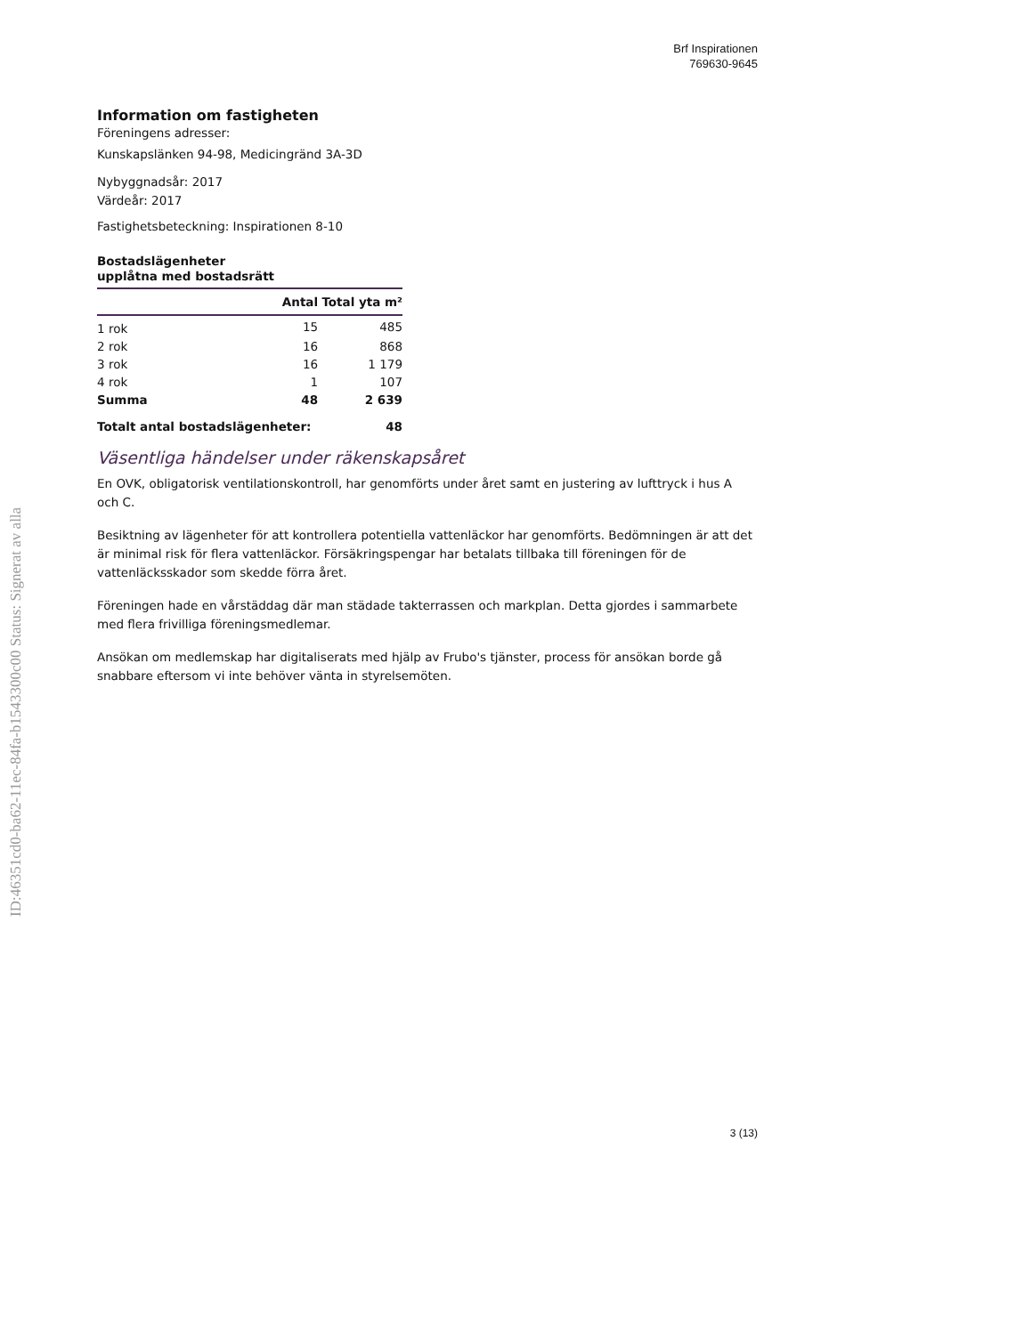Brf Inspirationen
769630-9645
ID:46351cd0-ba62-11ec-84fa-b1543300c00 Status: Signerat av alla
Information om fastigheten
Föreningens adresser:
Kunskapslänken 94-98, Medicingränd 3A-3D
Nybyggnadsår: 2017
Värdeår: 2017
Fastighetsbeteckning: Inspirationen 8-10
Bostadslägenheter
upplåtna med bostadsrätt
| | Antal | Total yta m² |
| --- | --- | --- |
| 1 rok | 15 | 485 |
| 2 rok | 16 | 868 |
| 3 rok | 16 | 1 179 |
| 4 rok | 1 | 107 |
| Summa | 48 | 2 639 |
| Totalt antal bostadslägenheter: | | 48 |
Väsentliga händelser under räkenskapsåret
En OVK, obligatorisk ventilationskontroll, har genomförts under året samt en justering av lufttryck i hus A och C.
Besiktning av lägenheter för att kontrollera potentiella vattenläckor har genomförts. Bedömningen är att det är minimal risk för flera vattenläckor. Försäkringspengar har betalats tillbaka till föreningen för de vattenläcksskador som skedde förra året.
Föreningen hade en vårstäddag där man städade takterrassen och markplan. Detta gjordes i sammarbete med flera frivilliga föreningsmedlemar.
Ansökan om medlemskap har digitaliserats med hjälp av Frubo's tjänster, process för ansökan borde gå snabbare eftersom vi inte behöver vänta in styrelsemöten.
3 (13)